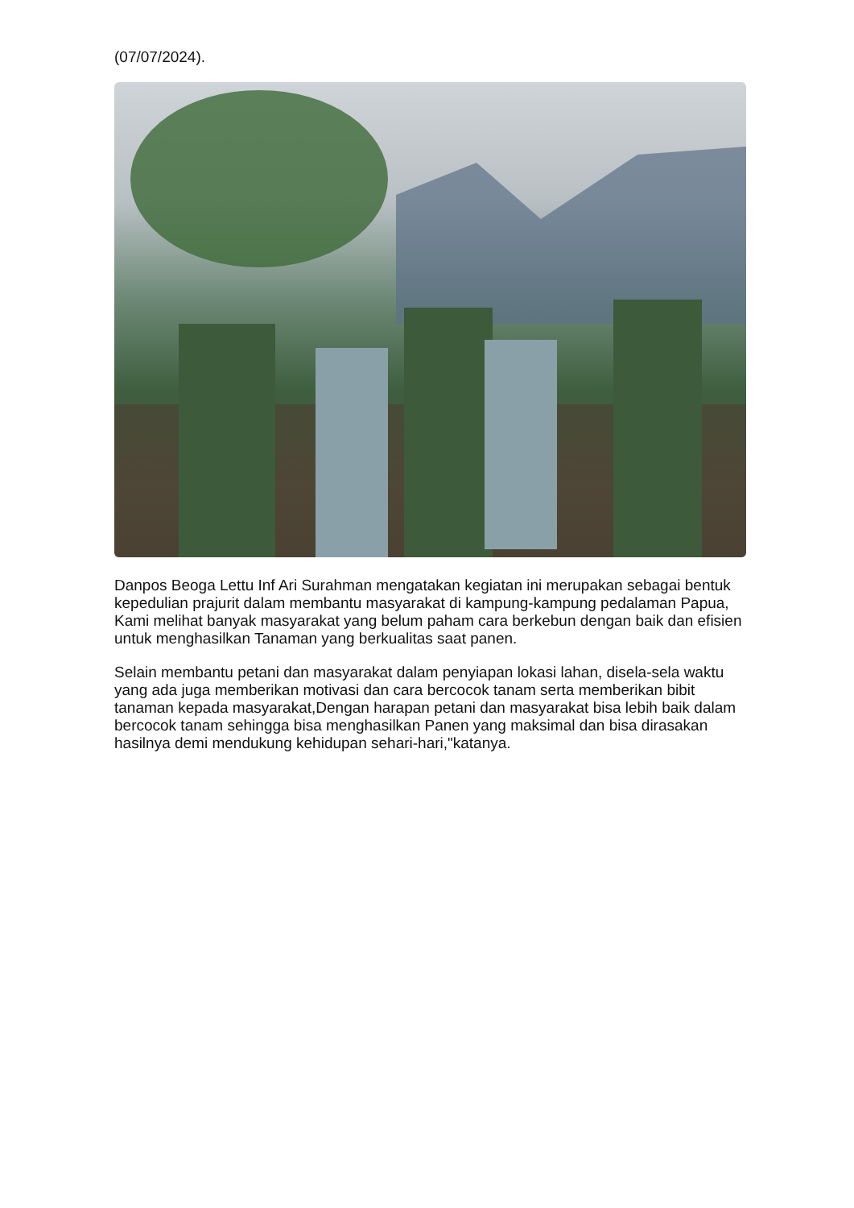(07/07/2024).
Danpos Beoga Lettu Inf Ari Surahman mengatakan kegiatan ini merupakan sebagai bentuk kepedulian prajurit dalam membantu masyarakat di kampung-kampung pedalaman Papua, Kami melihat banyak masyarakat yang belum paham cara berkebun dengan baik dan efisien untuk menghasilkan Tanaman yang berkualitas saat panen.
Selain membantu petani dan masyarakat dalam penyiapan lokasi lahan, disela-sela waktu yang ada juga memberikan motivasi dan cara bercocok tanam serta memberikan bibit tanaman kepada masyarakat,Dengan harapan petani dan masyarakat bisa lebih baik dalam bercocok tanam sehingga bisa menghasilkan Panen yang maksimal dan bisa dirasakan hasilnya demi mendukung kehidupan sehari-hari,"katanya.